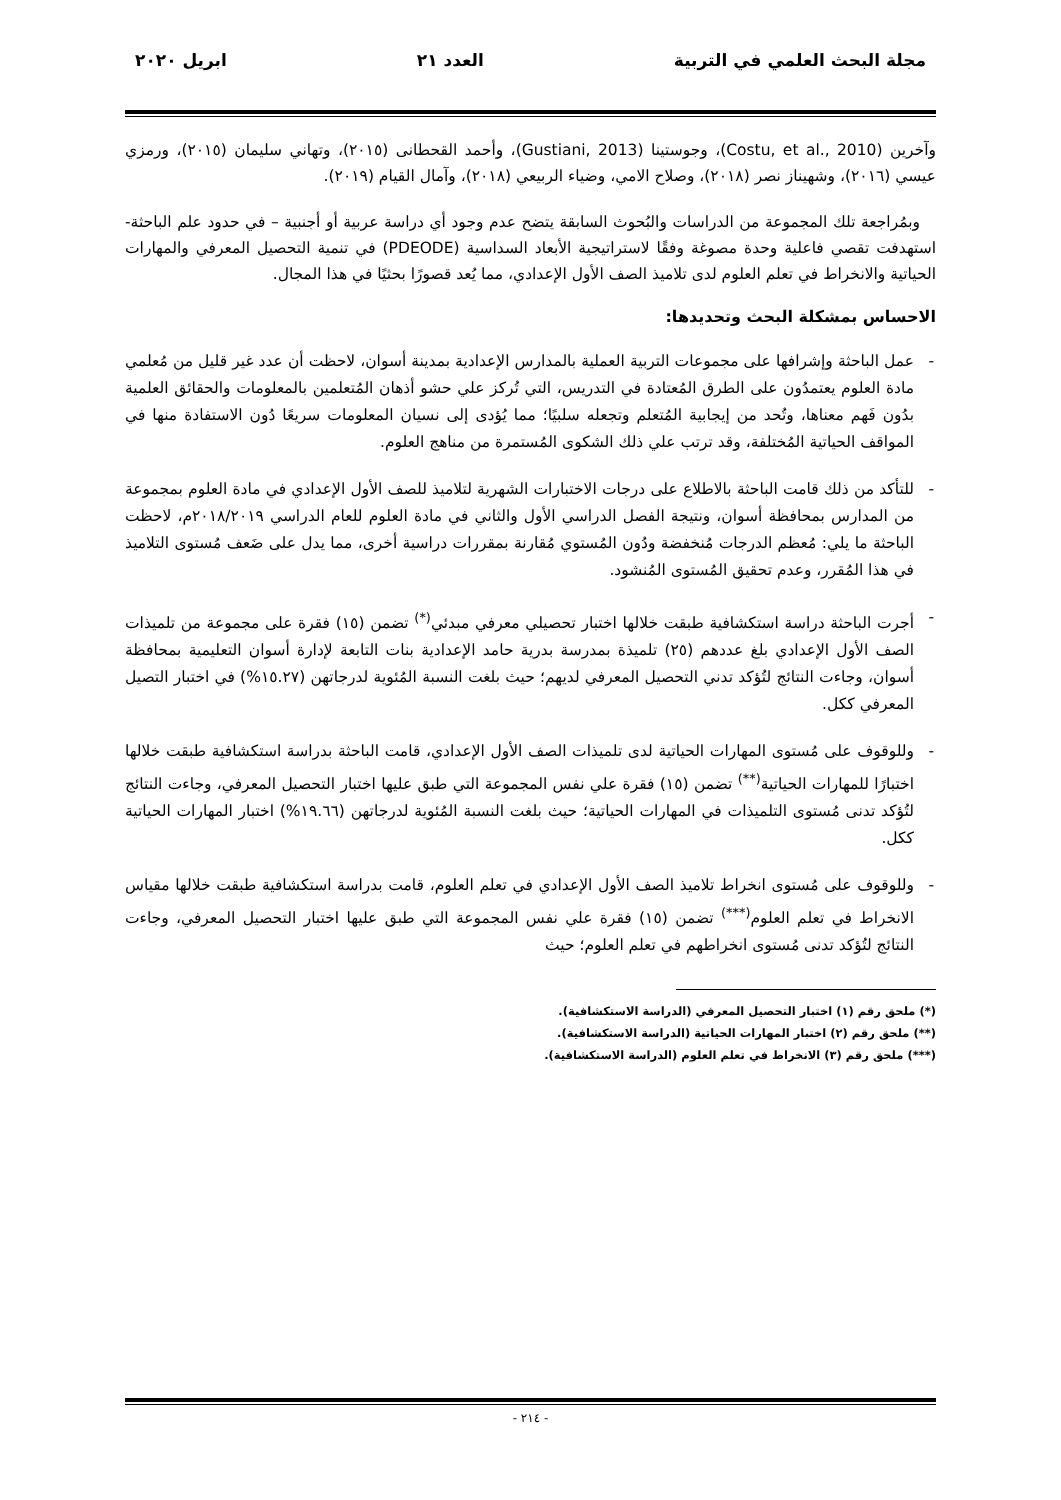مجلة البحث العلمي في التربية العدد ٢١ ابريل ٢٠٢٠
وآخرين (Costu, et al., 2010)، وجوستينا (Gustiani, 2013)، وأحمد القحطانى (٢٠١٥)، وتهاني سليمان (٢٠١٥)، ورمزي عيسي (٢٠١٦)، وشهيناز نصر (٢٠١٨)، وصلاح الامي، وضياء الربيعي (٢٠١٨)، وآمال القيام (٢٠١٩).
وبمُراجعة تلك المجموعة من الدراسات والبُحوث السابقة يتضح عدم وجود أي دراسة عربية أو أجنبية – في حدود علم الباحثة- استهدفت تقصي فاعلية وحدة مصوغة وفقًا لاستراتيجية الأبعاد السداسية (PDEODE) في تنمية التحصيل المعرفي والمهارات الحياتية والانخراط في تعلم العلوم لدى تلاميذ الصف الأول الإعدادي، مما يُعد قصورًا بحثيًا في هذا المجال.
الاحساس بمشكلة البحث وتحديدها:
- عمل الباحثة وإشرافها على مجموعات التربية العملية بالمدارس الإعدادية بمدينة أسوان، لاحظت أن عدد غير قليل من مُعلمي مادة العلوم يعتمدُون على الطرق المُعتادة في التدريس، التي تُركز علي حشو أذهان المُتعلمين بالمعلومات والحقائق العلمية بدُون فَهم معناها، وتُحد من إيجابية المُتعلم وتجعله سلبيًا؛ مما يُؤدى إلى نسيان المعلومات سريعًا دُون الاستفادة منها في المواقف الحياتية المُختلفة، وقد ترتب علي ذلك الشكوى المُستمرة من مناهج العلوم.
- للتأكد من ذلك قامت الباحثة بالاطلاع على درجات الاختبارات الشهرية لتلاميذ للصف الأول الإعدادي في مادة العلوم بمجموعة من المدارس بمحافظة أسوان، ونتيجة الفصل الدراسي الأول والثاني في مادة العلوم للعام الدراسي ٢٠١٨/٢٠١٩م، لاحظت الباحثة ما يلي: مُعظم الدرجات مُنخفضة ودُون المُستوي مُقارنة بمقررات دراسية أخرى، مما يدل على ضَعف مُستوى التلاميذ في هذا المُقرر، وعدم تحقيق المُستوى المُنشود.
- أجرت الباحثة دراسة استكشافية طبقت خلالها اختبار تحصيلي معرفي مبدئي<sup>(*)</sup> تضمن (١٥) فقرة على مجموعة من تلميذات الصف الأول الإعدادي بلغ عددهم (٢٥) تلميذة بمدرسة بدرية حامد الإعدادية بنات التابعة لإدارة أسوان التعليمية بمحافظة أسوان، وجاءت النتائج لتُؤكد تدني التحصيل المعرفي لديهم؛ حيث بلغت النسبة المُئوية لدرجاتهن (١٥.٢٧%) في اختبار التصيل المعرفي ككل.
- وللوقوف على مُستوى المهارات الحياتية لدى تلميذات الصف الأول الإعدادي، قامت الباحثة بدراسة استكشافية طبقت خلالها اختبارًا للمهارات الحياتية<sup>(**)</sup> تضمن (١٥) فقرة علي نفس المجموعة التي طبق عليها اختبار التحصيل المعرفي، وجاءت النتائج لتُؤكد تدنى مُستوى التلميذات في المهارات الحياتية؛ حيث بلغت النسبة المُئوية لدرجاتهن (١٩.٦٦%) اختبار المهارات الحياتية ككل.
- وللوقوف على مُستوى انخراط تلاميذ الصف الأول الإعدادي في تعلم العلوم، قامت بدراسة استكشافية طبقت خلالها مقياس الانخراط في تعلم العلوم<sup>(***)</sup> تضمن (١٥) فقرة علي نفس المجموعة التي طبق عليها اختبار التحصيل المعرفي، وجاءت النتائج لتُؤكد تدنى مُستوى انخراطهم في تعلم العلوم؛ حيث
(*) ملحق رقم (١) اختبار التحصيل المعرفي (الدراسة الاستكشافية).
(**) ملحق رقم (٢) اختبار المهارات الحياتية (الدراسة الاستكشافية).
(***) ملحق رقم (٣) الانخراط في تعلم العلوم (الدراسة الاستكشافية).
- ٢١٤ -